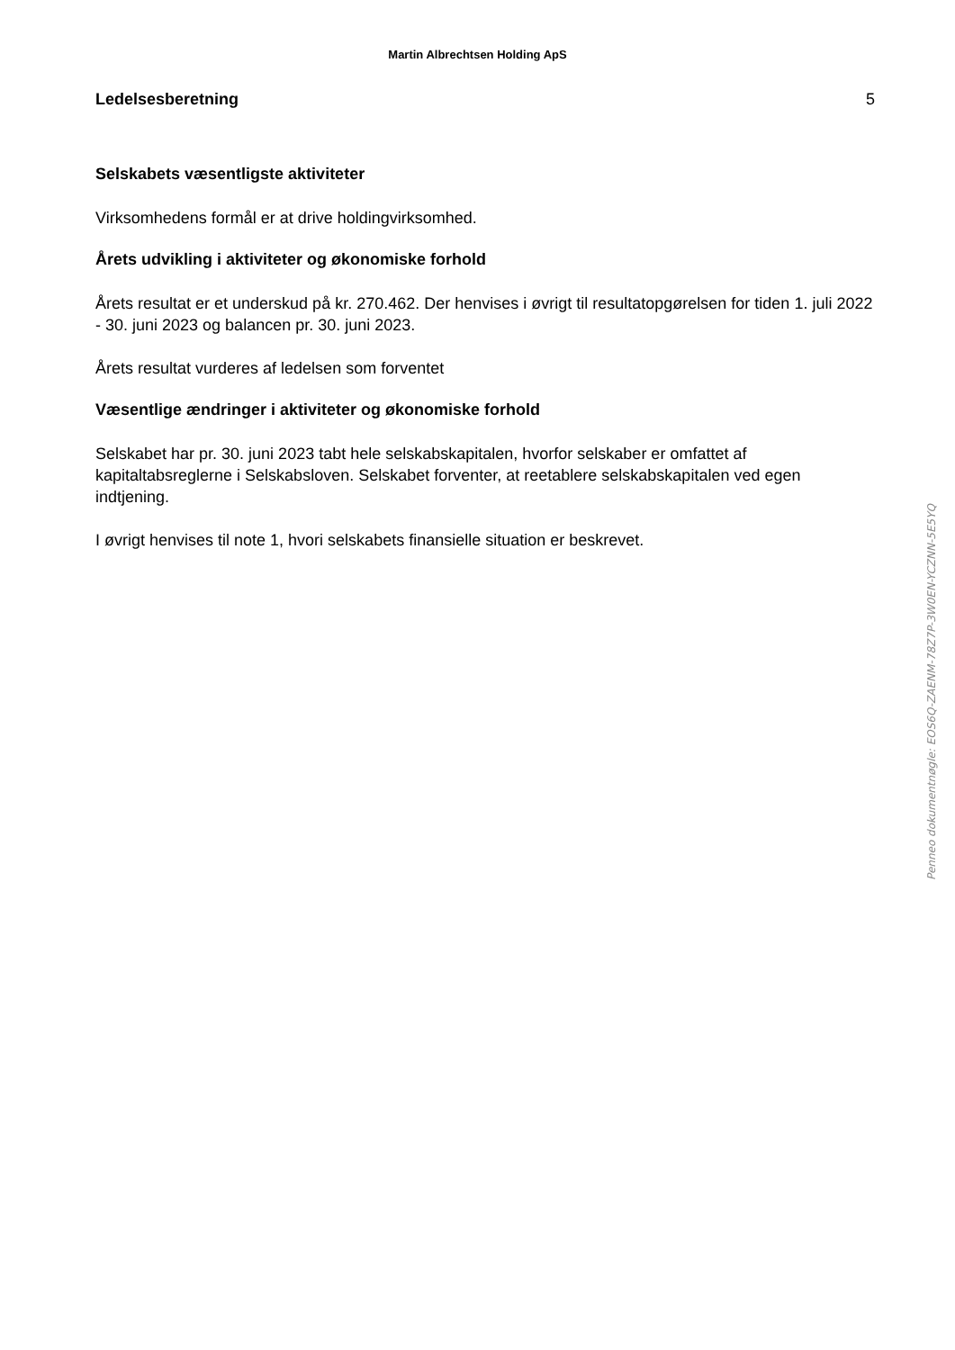Martin Albrechtsen Holding ApS
Ledelsesberetning 5
Selskabets væsentligste aktiviteter
Virksomhedens formål er at drive holdingvirksomhed.
Årets udvikling i aktiviteter og økonomiske forhold
Årets resultat er et underskud på kr. 270.462. Der henvises i øvrigt til resultatopgørelsen for tiden 1. juli 2022 - 30. juni 2023 og balancen pr. 30. juni 2023.
Årets resultat vurderes af ledelsen som forventet
Væsentlige ændringer i aktiviteter og økonomiske forhold
Selskabet har pr. 30. juni 2023 tabt hele selskabskapitalen, hvorfor selskaber er omfattet af kapitaltabsreglerne i Selskabsloven. Selskabet forventer, at reetablere selskabskapitalen ved egen indtjening.
I øvrigt henvises til note 1, hvori selskabets finansielle situation er beskrevet.
Penneo dokumentnøgle: EOS6Q-ZAENM-78Z7P-3W0EN-YCZNN-5E5YQ